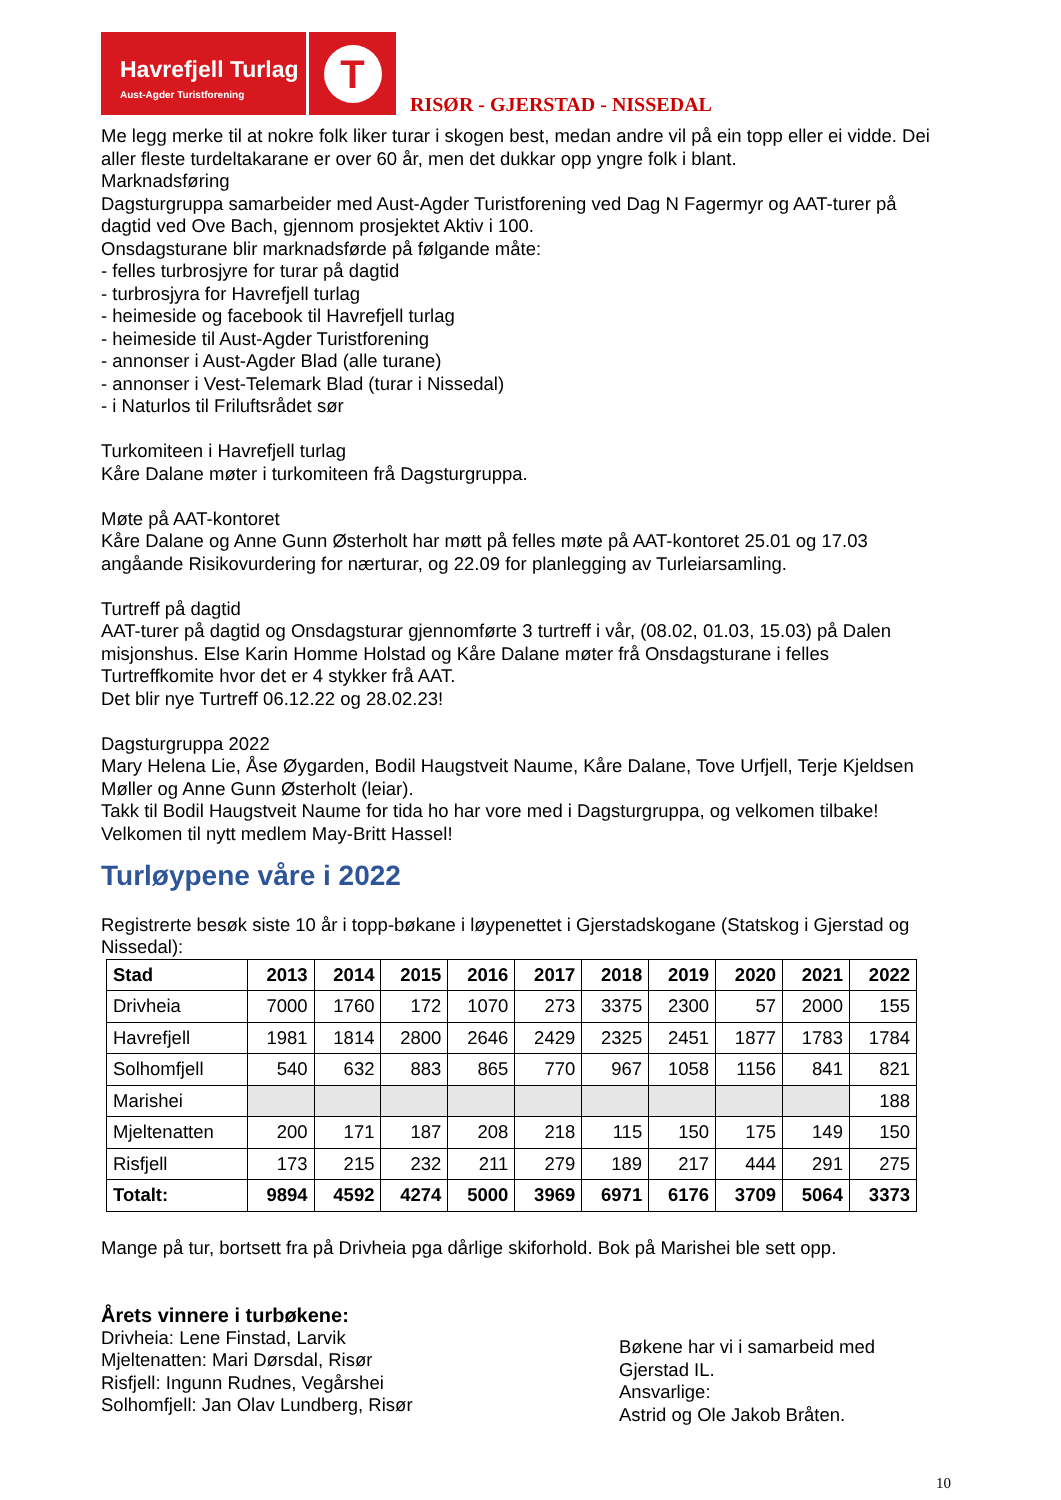Havrefjell Turlag
Aust-Agder Turistforening
T
RISØR - GJERSTAD - NISSEDAL
Me legg merke til at nokre folk liker turar i skogen best, medan andre vil på ein topp eller ei vidde. Dei aller fleste turdeltakarane er over 60 år, men det dukkar opp yngre folk i blant.
Marknadsføring
Dagsturgruppa samarbeider med Aust-Agder Turistforening ved Dag N Fagermyr og AAT-turer på dagtid ved Ove Bach, gjennom prosjektet Aktiv i 100.
Onsdagsturane blir marknadsførde på følgande måte:
- felles turbrosjyre for turar på dagtid
- turbrosjyra for Havrefjell turlag
- heimeside og facebook til Havrefjell turlag
- heimeside til Aust-Agder Turistforening
- annonser i Aust-Agder Blad (alle turane)
- annonser i Vest-Telemark Blad (turar i Nissedal)
- i Naturlos til Friluftsrådet sør
Turkomiteen i Havrefjell turlag
Kåre Dalane møter i turkomiteen frå Dagsturgruppa.
Møte på AAT-kontoret
Kåre Dalane og Anne Gunn Østerholt har møtt på felles møte på AAT-kontoret 25.01 og 17.03 angåande Risikovurdering for nærturar, og 22.09 for planlegging av Turleiarsamling.
Turtreff på dagtid
AAT-turer på dagtid og Onsdagsturar gjennomførte 3 turtreff i vår, (08.02, 01.03, 15.03) på Dalen misjonshus. Else Karin Homme Holstad og Kåre Dalane møter frå Onsdagsturane i felles Turtreffkomite hvor det er 4 stykker frå AAT.
Det blir nye Turtreff 06.12.22 og 28.02.23!
Dagsturgruppa 2022
Mary Helena Lie, Åse Øygarden, Bodil Haugstveit Naume, Kåre Dalane, Tove Urfjell, Terje Kjeldsen Møller og Anne Gunn Østerholt (leiar).
Takk til Bodil Haugstveit Naume for tida ho har vore med i Dagsturgruppa, og velkomen tilbake!
Velkomen til nytt medlem May-Britt Hassel!
Turløypene våre i 2022
Registrerte besøk siste 10 år i topp-bøkane i løypenettet i Gjerstadskogane (Statskog i Gjerstad og Nissedal):
| Stad | 2013 | 2014 | 2015 | 2016 | 2017 | 2018 | 2019 | 2020 | 2021 | 2022 |
| --- | --- | --- | --- | --- | --- | --- | --- | --- | --- | --- |
| Drivheia | 7000 | 1760 | 172 | 1070 | 273 | 3375 | 2300 | 57 | 2000 | 155 |
| Havrefjell | 1981 | 1814 | 2800 | 2646 | 2429 | 2325 | 2451 | 1877 | 1783 | 1784 |
| Solhomfjell | 540 | 632 | 883 | 865 | 770 | 967 | 1058 | 1156 | 841 | 821 |
| Marishei | | | | | | | | | | 188 |
| Mjeltenatten | 200 | 171 | 187 | 208 | 218 | 115 | 150 | 175 | 149 | 150 |
| Risfjell | 173 | 215 | 232 | 211 | 279 | 189 | 217 | 444 | 291 | 275 |
| Totalt: | 9894 | 4592 | 4274 | 5000 | 3969 | 6971 | 6176 | 3709 | 5064 | 3373 |
Mange på tur, bortsett fra på Drivheia pga dårlige skiforhold. Bok på Marishei ble sett opp.
Årets vinnere i turbøkene:
Drivheia: Lene Finstad, Larvik
Mjeltenatten: Mari Dørsdal, Risør
Risfjell: Ingunn Rudnes, Vegårshei
Solhomfjell: Jan Olav Lundberg, Risør
Bøkene har vi i samarbeid med Gjerstad IL.
Ansvarlige:
Astrid og Ole Jakob Bråten.
10